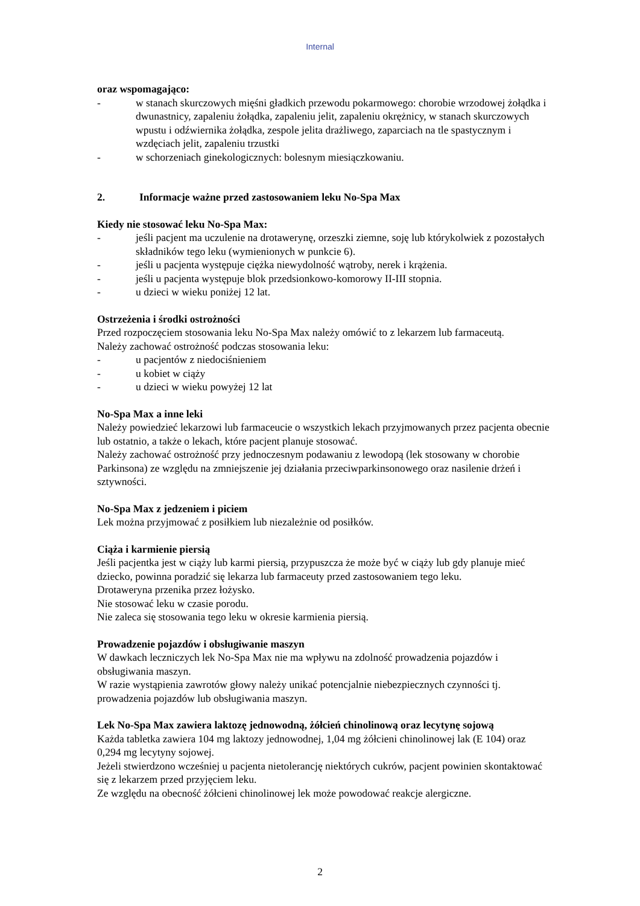Internal
oraz wspomagająco:
- w stanach skurczowych mięśni gładkich przewodu pokarmowego: chorobie wrzodowej żołądka i dwunastnicy, zapaleniu żołądka, zapaleniu jelit, zapaleniu okrężnicy, w stanach skurczowych wpustu i odźwiernika żołądka, zespole jelita drażliwego, zaparciach na tle spastycznym i wzdęciach jelit, zapaleniu trzustki
- w schorzeniach ginekologicznych: bolesnym miesiączkowaniu.
2. Informacje ważne przed zastosowaniem leku No-Spa Max
Kiedy nie stosować leku No-Spa Max:
- jeśli pacjent ma uczulenie na drotawerynę, orzeszki ziemne, soję lub którykolwiek z pozostałych składników tego leku (wymienionych w punkcie 6).
- jeśli u pacjenta występuje ciężka niewydolność wątroby, nerek i krążenia.
- jeśli u pacjenta występuje blok przedsionkowo-komorowy II-III stopnia.
- u dzieci w wieku poniżej 12 lat.
Ostrzeżenia i środki ostrożności
Przed rozpoczęciem stosowania leku No-Spa Max należy omówić to z lekarzem lub farmaceutą.
Należy zachować ostrożność podczas stosowania leku:
- u pacjentów z niedociśnieniem
- u kobiet w ciąży
- u dzieci w wieku powyżej 12 lat
No-Spa Max a inne leki
Należy powiedzieć lekarzowi lub farmaceucie o wszystkich lekach przyjmowanych przez pacjenta obecnie lub ostatnio, a także o lekach, które pacjent planuje stosować.
Należy zachować ostrożność przy jednoczesnym podawaniu z lewodopą (lek stosowany w chorobie Parkinsona) ze względu na zmniejszenie jej działania przeciwparkinsonowego oraz nasilenie drżeń i sztywności.
No-Spa Max z jedzeniem i piciem
Lek można przyjmować z posiłkiem lub niezależnie od posiłków.
Ciąża i karmienie piersią
Jeśli pacjentka jest w ciąży lub karmi piersią, przypuszcza że może być w ciąży lub gdy planuje mieć dziecko, powinna poradzić się lekarza lub farmaceuty przed zastosowaniem tego leku.
Drotaweryna przenika przez łożysko.
Nie stosować leku w czasie porodu.
Nie zaleca się stosowania tego leku w okresie karmienia piersią.
Prowadzenie pojazdów i obsługiwanie maszyn
W dawkach leczniczych lek No-Spa Max nie ma wpływu na zdolność prowadzenia pojazdów i obsługiwania maszyn.
W razie wystąpienia zawrotów głowy należy unikać potencjalnie niebezpiecznych czynności tj. prowadzenia pojazdów lub obsługiwania maszyn.
Lek No-Spa Max zawiera laktozę jednowodną, żółcień chinolinową oraz lecytynę sojową
Każda tabletka zawiera 104 mg laktozy jednowodnej, 1,04 mg żółcieni chinolinowej lak (E 104) oraz 0,294 mg lecytyny sojowej.
Jeżeli stwierdzono wcześniej u pacjenta nietolerancję niektórych cukrów, pacjent powinien skontaktować się z lekarzem przed przyjęciem leku.
Ze względu na obecność żółcieni chinolinowej lek może powodować reakcje alergiczne.
2